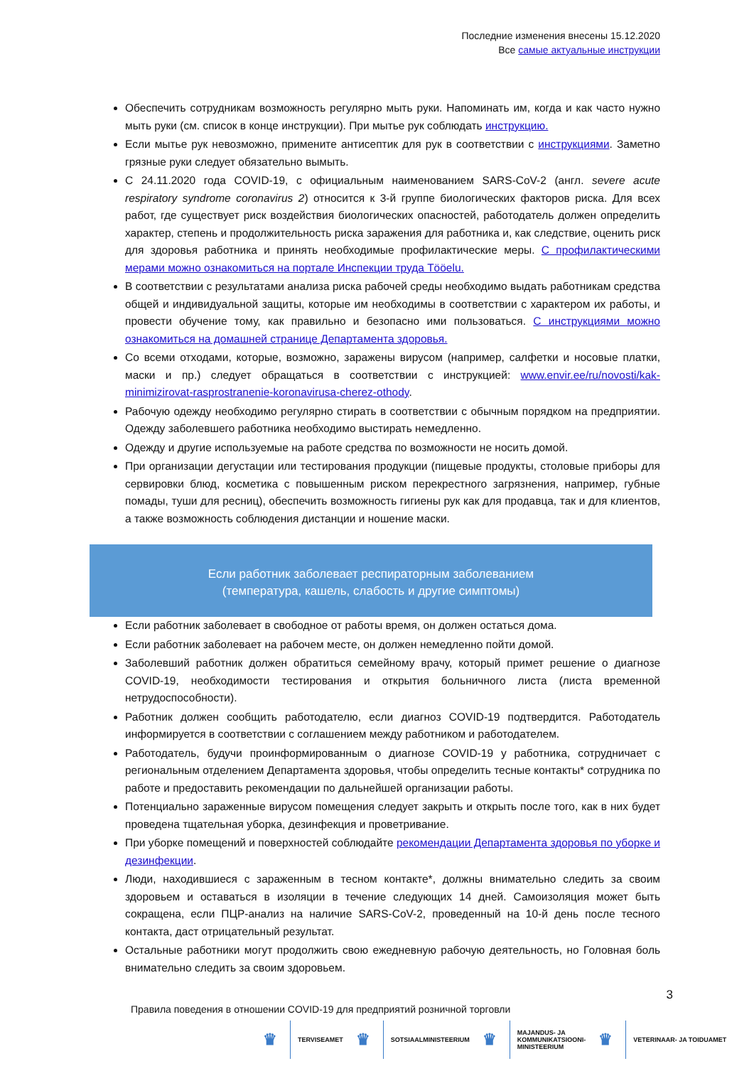Последние изменения внесены 15.12.2020
Все самые актуальные инструкции
Обеспечить сотрудникам возможность регулярно мыть руки. Напоминать им, когда и как часто нужно мыть руки (см. список в конце инструкции). При мытье рук соблюдать инструкцию.
Если мытье рук невозможно, примените антисептик для рук в соответствии с инструкциями. Заметно грязные руки следует обязательно вымыть.
С 24.11.2020 года COVID-19, с официальным наименованием SARS-CoV-2 (англ. severe acute respiratory syndrome coronavirus 2) относится к 3-й группе биологических факторов риска. Для всех работ, где существует риск воздействия биологических опасностей, работодатель должен определить характер, степень и продолжительность риска заражения для работника и, как следствие, оценить риск для здоровья работника и принять необходимые профилактические меры. С профилактическими мерами можно ознакомиться на портале Инспекции труда Tööelu.
В соответствии с результатами анализа риска рабочей среды необходимо выдать работникам средства общей и индивидуальной защиты, которые им необходимы в соответствии с характером их работы, и провести обучение тому, как правильно и безопасно ими пользоваться. С инструкциями можно ознакомиться на домашней странице Департамента здоровья.
Со всеми отходами, которые, возможно, заражены вирусом (например, салфетки и носовые платки, маски и пр.) следует обращаться в соответствии с инструкцией: www.envir.ee/ru/novosti/kak-minimizirovat-rasprostranenie-koronavirusa-cherez-othody.
Рабочую одежду необходимо регулярно стирать в соответствии с обычным порядком на предприятии. Одежду заболевшего работника необходимо выстирать немедленно.
Одежду и другие используемые на работе средства по возможности не носить домой.
При организации дегустации или тестирования продукции (пищевые продукты, столовые приборы для сервировки блюд, косметика с повышенным риском перекрестного загрязнения, например, губные помады, туши для ресниц), обеспечить возможность гигиены рук как для продавца, так и для клиентов, а также возможность соблюдения дистанции и ношение маски.
Если работник заболевает респираторным заболеванием
(температура, кашель, слабость и другие симптомы)
Если работник заболевает в свободное от работы время, он должен остаться дома.
Если работник заболевает на рабочем месте, он должен немедленно пойти домой.
Заболевший работник должен обратиться семейному врачу, который примет решение о диагнозе COVID-19, необходимости тестирования и открытия больничного листа (листа временной нетрудоспособности).
Работник должен сообщить работодателю, если диагноз COVID-19 подтвердится. Работодатель информируется в соответствии с соглашением между работником и работодателем.
Работодатель, будучи проинформированным о диагнозе COVID-19 у работника, сотрудничает с региональным отделением Департамента здоровья, чтобы определить тесные контакты* сотрудника по работе и предоставить рекомендации по дальнейшей организации работы.
Потенциально зараженные вирусом помещения следует закрыть и открыть после того, как в них будет проведена тщательная уборка, дезинфекция и проветривание.
При уборке помещений и поверхностей соблюдайте рекомендации Департамента здоровья по уборке и дезинфекции.
Люди, находившиеся с зараженным в тесном контакте*, должны внимательно следить за своим здоровьем и оставаться в изоляции в течение следующих 14 дней. Самоизоляция может быть сокращена, если ПЦР-анализ на наличие SARS-CoV-2, проведенный на 10-й день после тесного контакта, даст отрицательный результат.
Остальные работники могут продолжить свою ежедневную рабочую деятельность, но Головная боль внимательно следить за своим здоровьем.
3
Правила поведения в отношении COVID-19 для предприятий розничной торговли
♛
TERVISEAMET
♛
SOTSIAALMINISTEERIUM
♛
MAJANDUS- JA
KOMMUNIKATSIOONI-
MINISTEERIUM
♛
VETERINAAR- JA TOIDUAMET